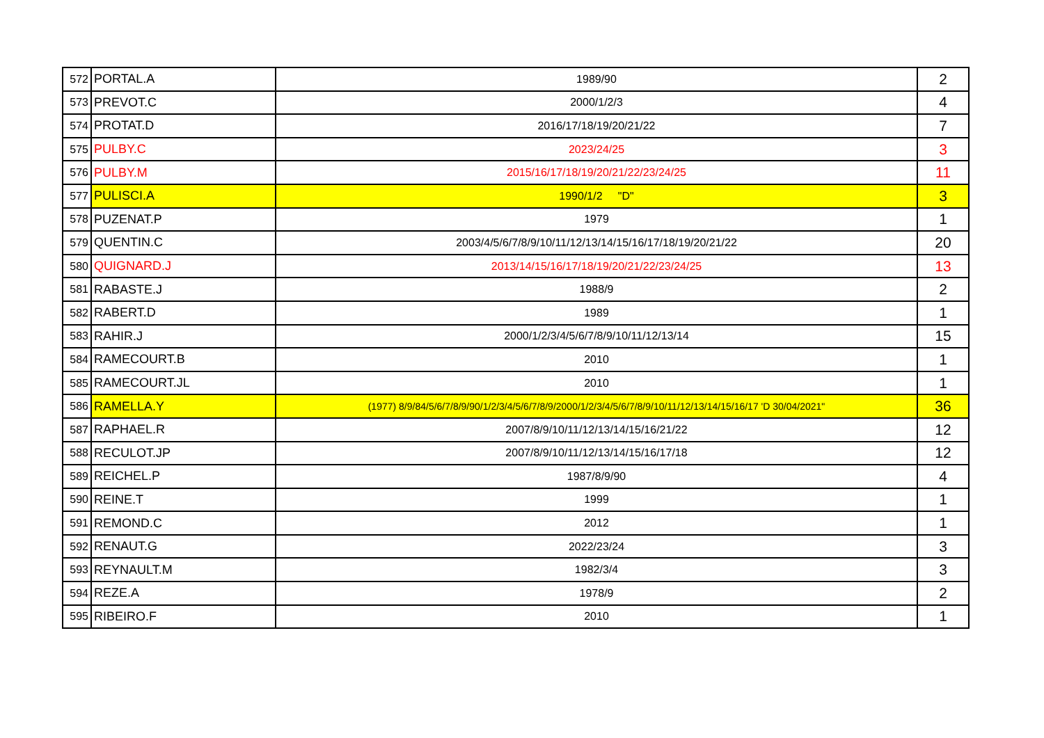| 572 | PORTAL.A | 1989/90 | 2 |
| 573 | PREVOT.C | 2000/1/2/3 | 4 |
| 574 | PROTAT.D | 2016/17/18/19/20/21/22 | 7 |
| 575 | PULBY.C | 2023/24/25 | 3 |
| 576 | PULBY.M | 2015/16/17/18/19/20/21/22/23/24/25 | 11 |
| 577 | PULISCI.A | 1990/1/2 "D" | 3 |
| 578 | PUZENAT.P | 1979 | 1 |
| 579 | QUENTIN.C | 2003/4/5/6/7/8/9/10/11/12/13/14/15/16/17/18/19/20/21/22 | 20 |
| 580 | QUIGNARD.J | 2013/14/15/16/17/18/19/20/21/22/23/24/25 | 13 |
| 581 | RABASTE.J | 1988/9 | 2 |
| 582 | RABERT.D | 1989 | 1 |
| 583 | RAHIR.J | 2000/1/2/3/4/5/6/7/8/9/10/11/12/13/14 | 15 |
| 584 | RAMECOURT.B | 2010 | 1 |
| 585 | RAMECOURT.JL | 2010 | 1 |
| 586 | RAMELLA.Y | (1977) 8/9/84/5/6/7/8/9/90/1/2/3/4/5/6/7/8/9/2000/1/2/3/4/5/6/7/8/9/10/11/12/13/14/15/16/17 'D 30/04/2021" | 36 |
| 587 | RAPHAEL.R | 2007/8/9/10/11/12/13/14/15/16/21/22 | 12 |
| 588 | RECULOT.JP | 2007/8/9/10/11/12/13/14/15/16/17/18 | 12 |
| 589 | REICHEL.P | 1987/8/9/90 | 4 |
| 590 | REINE.T | 1999 | 1 |
| 591 | REMOND.C | 2012 | 1 |
| 592 | RENAUT.G | 2022/23/24 | 3 |
| 593 | REYNAULT.M | 1982/3/4 | 3 |
| 594 | REZE.A | 1978/9 | 2 |
| 595 | RIBEIRO.F | 2010 | 1 |